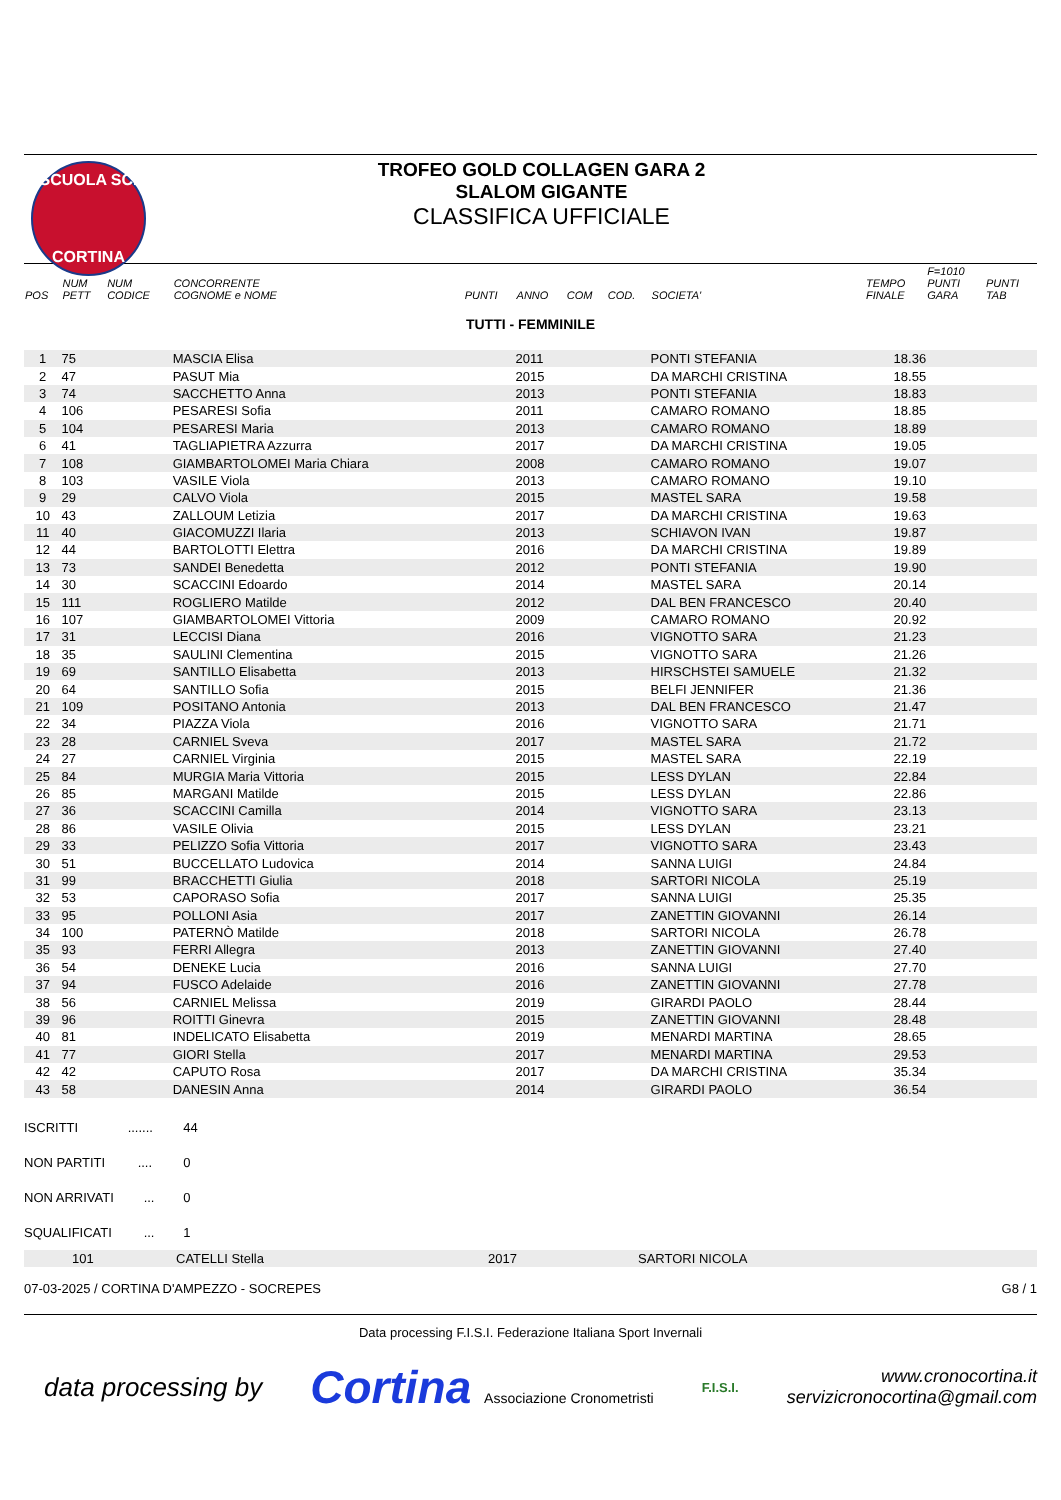SCUOLA SCI
CORTINA
TROFEO GOLD COLLAGEN GARA 2
SLALOM GIGANTE
CLASSIFICA UFFICIALE
| POS | NUM PETT | NUM CODICE | CONCORRENTE COGNOME e NOME | PUNTI | ANNO | COM | COD. | SOCIETA' | TEMPO FINALE | F=1010 PUNTI GARA | PUNTI TAB |
| --- | --- | --- | --- | --- | --- | --- | --- | --- | --- | --- | --- |
| TUTTI - FEMMINILE | | | | | | | | | | | |
| 1 | 75 | | MASCIA Elisa | | 2011 | | | PONTI STEFANIA | 18.36 | | |
| 2 | 47 | | PASUT Mia | | 2015 | | | DA MARCHI CRISTINA | 18.55 | | |
| 3 | 74 | | SACCHETTO Anna | | 2013 | | | PONTI STEFANIA | 18.83 | | |
| 4 | 106 | | PESARESI Sofia | | 2011 | | | CAMARO ROMANO | 18.85 | | |
| 5 | 104 | | PESARESI Maria | | 2013 | | | CAMARO ROMANO | 18.89 | | |
| 6 | 41 | | TAGLIAPIETRA Azzurra | | 2017 | | | DA MARCHI CRISTINA | 19.05 | | |
| 7 | 108 | | GIAMBARTOLOMEI Maria Chiara | | 2008 | | | CAMARO ROMANO | 19.07 | | |
| 8 | 103 | | VASILE Viola | | 2013 | | | CAMARO ROMANO | 19.10 | | |
| 9 | 29 | | CALVO Viola | | 2015 | | | MASTEL SARA | 19.58 | | |
| 10 | 43 | | ZALLOUM Letizia | | 2017 | | | DA MARCHI CRISTINA | 19.63 | | |
| 11 | 40 | | GIACOMUZZI Ilaria | | 2013 | | | SCHIAVON IVAN | 19.87 | | |
| 12 | 44 | | BARTOLOTTI Elettra | | 2016 | | | DA MARCHI CRISTINA | 19.89 | | |
| 13 | 73 | | SANDEI Benedetta | | 2012 | | | PONTI STEFANIA | 19.90 | | |
| 14 | 30 | | SCACCINI Edoardo | | 2014 | | | MASTEL SARA | 20.14 | | |
| 15 | 111 | | ROGLIERO Matilde | | 2012 | | | DAL BEN FRANCESCO | 20.40 | | |
| 16 | 107 | | GIAMBARTOLOMEI Vittoria | | 2009 | | | CAMARO ROMANO | 20.92 | | |
| 17 | 31 | | LECCISI Diana | | 2016 | | | VIGNOTTO SARA | 21.23 | | |
| 18 | 35 | | SAULINI Clementina | | 2015 | | | VIGNOTTO SARA | 21.26 | | |
| 19 | 69 | | SANTILLO Elisabetta | | 2013 | | | HIRSCHSTEI SAMUELE | 21.32 | | |
| 20 | 64 | | SANTILLO Sofia | | 2015 | | | BELFI JENNIFER | 21.36 | | |
| 21 | 109 | | POSITANO Antonia | | 2013 | | | DAL BEN FRANCESCO | 21.47 | | |
| 22 | 34 | | PIAZZA Viola | | 2016 | | | VIGNOTTO SARA | 21.71 | | |
| 23 | 28 | | CARNIEL Sveva | | 2017 | | | MASTEL SARA | 21.72 | | |
| 24 | 27 | | CARNIEL Virginia | | 2015 | | | MASTEL SARA | 22.19 | | |
| 25 | 84 | | MURGIA Maria Vittoria | | 2015 | | | LESS DYLAN | 22.84 | | |
| 26 | 85 | | MARGANI Matilde | | 2015 | | | LESS DYLAN | 22.86 | | |
| 27 | 36 | | SCACCINI Camilla | | 2014 | | | VIGNOTTO SARA | 23.13 | | |
| 28 | 86 | | VASILE Olivia | | 2015 | | | LESS DYLAN | 23.21 | | |
| 29 | 33 | | PELIZZO Sofia Vittoria | | 2017 | | | VIGNOTTO SARA | 23.43 | | |
| 30 | 51 | | BUCCELLATO Ludovica | | 2014 | | | SANNA LUIGI | 24.84 | | |
| 31 | 99 | | BRACCHETTI Giulia | | 2018 | | | SARTORI NICOLA | 25.19 | | |
| 32 | 53 | | CAPORASO Sofia | | 2017 | | | SANNA LUIGI | 25.35 | | |
| 33 | 95 | | POLLONI Asia | | 2017 | | | ZANETTIN GIOVANNI | 26.14 | | |
| 34 | 100 | | PATERNÒ Matilde | | 2018 | | | SARTORI NICOLA | 26.78 | | |
| 35 | 93 | | FERRI Allegra | | 2013 | | | ZANETTIN GIOVANNI | 27.40 | | |
| 36 | 54 | | DENEKE Lucia | | 2016 | | | SANNA LUIGI | 27.70 | | |
| 37 | 94 | | FUSCO Adelaide | | 2016 | | | ZANETTIN GIOVANNI | 27.78 | | |
| 38 | 56 | | CARNIEL Melissa | | 2019 | | | GIRARDI PAOLO | 28.44 | | |
| 39 | 96 | | ROITTI Ginevra | | 2015 | | | ZANETTIN GIOVANNI | 28.48 | | |
| 40 | 81 | | INDELICATO Elisabetta | | 2019 | | | MENARDI MARTINA | 28.65 | | |
| 41 | 77 | | GIORI Stella | | 2017 | | | MENARDI MARTINA | 29.53 | | |
| 42 | 42 | | CAPUTO Rosa | | 2017 | | | DA MARCHI CRISTINA | 35.34 | | |
| 43 | 58 | | DANESIN Anna | | 2014 | | | GIRARDI PAOLO | 36.54 | | |
ISCRITTI ....... 44
NON PARTITI .... 0
NON ARRIVATI ... 0
SQUALIFICATI ... 1
| | 101 | CATELLI Stella | 2017 | SARTORI NICOLA |
07-03-2025 / CORTINA D'AMPEZZO - SOCREPES G8 / 1
Data processing F.I.S.I. Federazione Italiana Sport Invernali
data processing by Cortina Associazione Cronometristi F.I.S.I. www.cronocortina.it
servizicronocortina@gmail.com